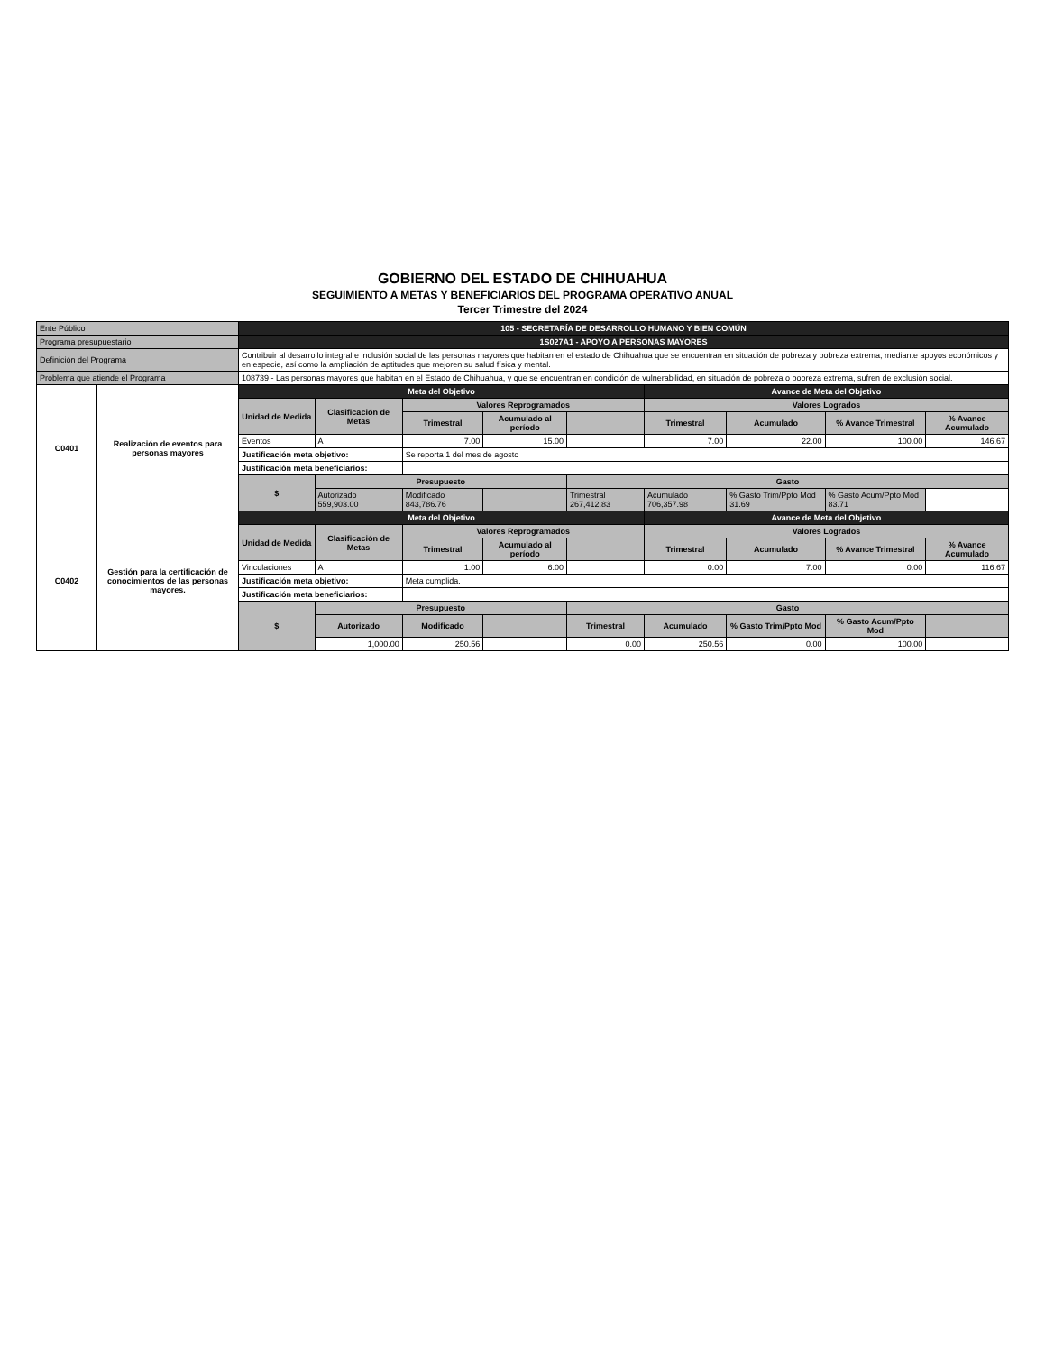GOBIERNO DEL ESTADO DE CHIHUAHUA
SEGUIMIENTO A METAS Y BENEFICIARIOS DEL PROGRAMA OPERATIVO ANUAL
Tercer Trimestre del 2024
| Ente Público | | 105 - SECRETARÍA DE DESARROLLO HUMANO Y BIEN COMÚN | | | | | | | | |
| Programa presupuestario | | 1S027A1 - APOYO A PERSONAS MAYORES | | | | | | | | |
| Definición del Programa | | Contribuir al desarrollo integral e inclusión social de las personas mayores que habitan en el estado de Chihuahua que se encuentran en situación de pobreza y pobreza extrema, mediante apoyos económicos y en especie, así como la ampliación de aptitudes que mejoren su salud física y mental. | | | | | | | | |
| Problema que atiende el Programa | | 108739 - Las personas mayores que habitan en el Estado de Chihuahua, y que se encuentran en condición de vulnerabilidad, en situación de pobreza o pobreza extrema, sufren de exclusión social. | | | | | | | | |
| C0401 | Realización de eventos para personas mayores | Meta del Objetivo | | | | | Avance de Meta del Objetivo | | | |
| | | Unidad de Medida | Clasificación de Metas | Valores Reprogramados | | | Valores Logrados | | | |
| | | | | Trimestral | Acumulado al período | | Trimestral | Acumulado | % Avance Trimestral | % Avance Acumulado |
| | | Eventos | A | 7.00 | 15.00 | | 7.00 | 22.00 | 100.00 | 146.67 |
| | | Justificación meta objetivo: | | Se reporta 1 del mes de agosto | | | | | | |
| | | Justificación meta beneficiarios: | | | | | | | | |
| | | $ | Presupuesto | | | Gasto | | | | |
| | | | Autorizado 559,903.00 | Modificado 843,786.76 | | Trimestral 267,412.83 | Acumulado 706,357.98 | % Gasto Trim/Ppto Mod 31.69 | % Gasto Acum/Ppto Mod 83.71 | |
| C0402 | Gestión para la certificación de conocimientos de las personas mayores. | Meta del Objetivo | | | | | Avance de Meta del Objetivo | | | |
| | | Unidad de Medida | Clasificación de Metas | Valores Reprogramados | | | Valores Logrados | | | |
| | | | | Trimestral | Acumulado al período | | Trimestral | Acumulado | % Avance Trimestral | % Avance Acumulado |
| | | Vinculaciones | A | 1.00 | 6.00 | | 0.00 | 7.00 | 0.00 | 116.67 |
| | | Justificación meta objetivo: | | Meta cumplida. | | | | | | |
| | | Justificación meta beneficiarios: | | | | | | | | |
| | | $ | Presupuesto | | | Gasto | | | | |
| | | | Autorizado | Modificado | | Trimestral | Acumulado | % Gasto Trim/Ppto Mod | % Gasto Acum/Ppto Mod | |
| | | | 1,000.00 | 250.56 | | 0.00 | 250.56 | 0.00 | 100.00 | |